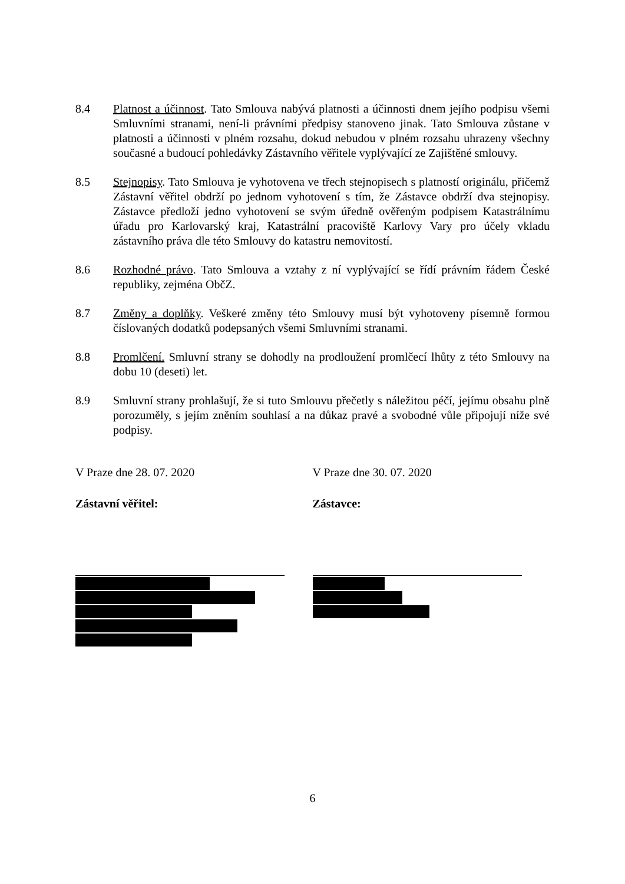8.4 Platnost a účinnost. Tato Smlouva nabývá platnosti a účinnosti dnem jejího podpisu všemi Smluvními stranami, není-li právními předpisy stanoveno jinak. Tato Smlouva zůstane v platnosti a účinnosti v plném rozsahu, dokud nebudou v plném rozsahu uhrazeny všechny současné a budoucí pohledávky Zástavního věřitele vyplývající ze Zajištěné smlouvy.
8.5 Stejnopisy. Tato Smlouva je vyhotovena ve třech stejnopisech s platností originálu, přičemž Zástavní věřitel obdrží po jednom vyhotovení s tím, že Zástavce obdrží dva stejnopisy. Zástavce předloží jedno vyhotovení se svým úředně ověřeným podpisem Katastrálnímu úřadu pro Karlovarský kraj, Katastrální pracoviště Karlovy Vary pro účely vkladu zástavního práva dle této Smlouvy do katastru nemovitostí.
8.6 Rozhodné právo. Tato Smlouva a vztahy z ní vyplývající se řídí právním řádem České republiky, zejména ObčZ.
8.7 Změny a doplňky. Veškeré změny této Smlouvy musí být vyhotoveny písemně formou číslovaných dodatků podepsaných všemi Smluvními stranami.
8.8 Promlčení. Smluvní strany se dohodly na prodloužení promlčecí lhůty z této Smlouvy na dobu 10 (deseti) let.
8.9 Smluvní strany prohlašují, že si tuto Smlouvu přečetly s náležitou péčí, jejímu obsahu plně porozuměly, s jejím zněním souhlasí a na důkaz pravé a svobodné vůle připojují níže své podpisy.
V Praze dne 28. 07. 2020
Zástavní věřitel:
V Praze dne 30. 07. 2020
Zástavce:
6